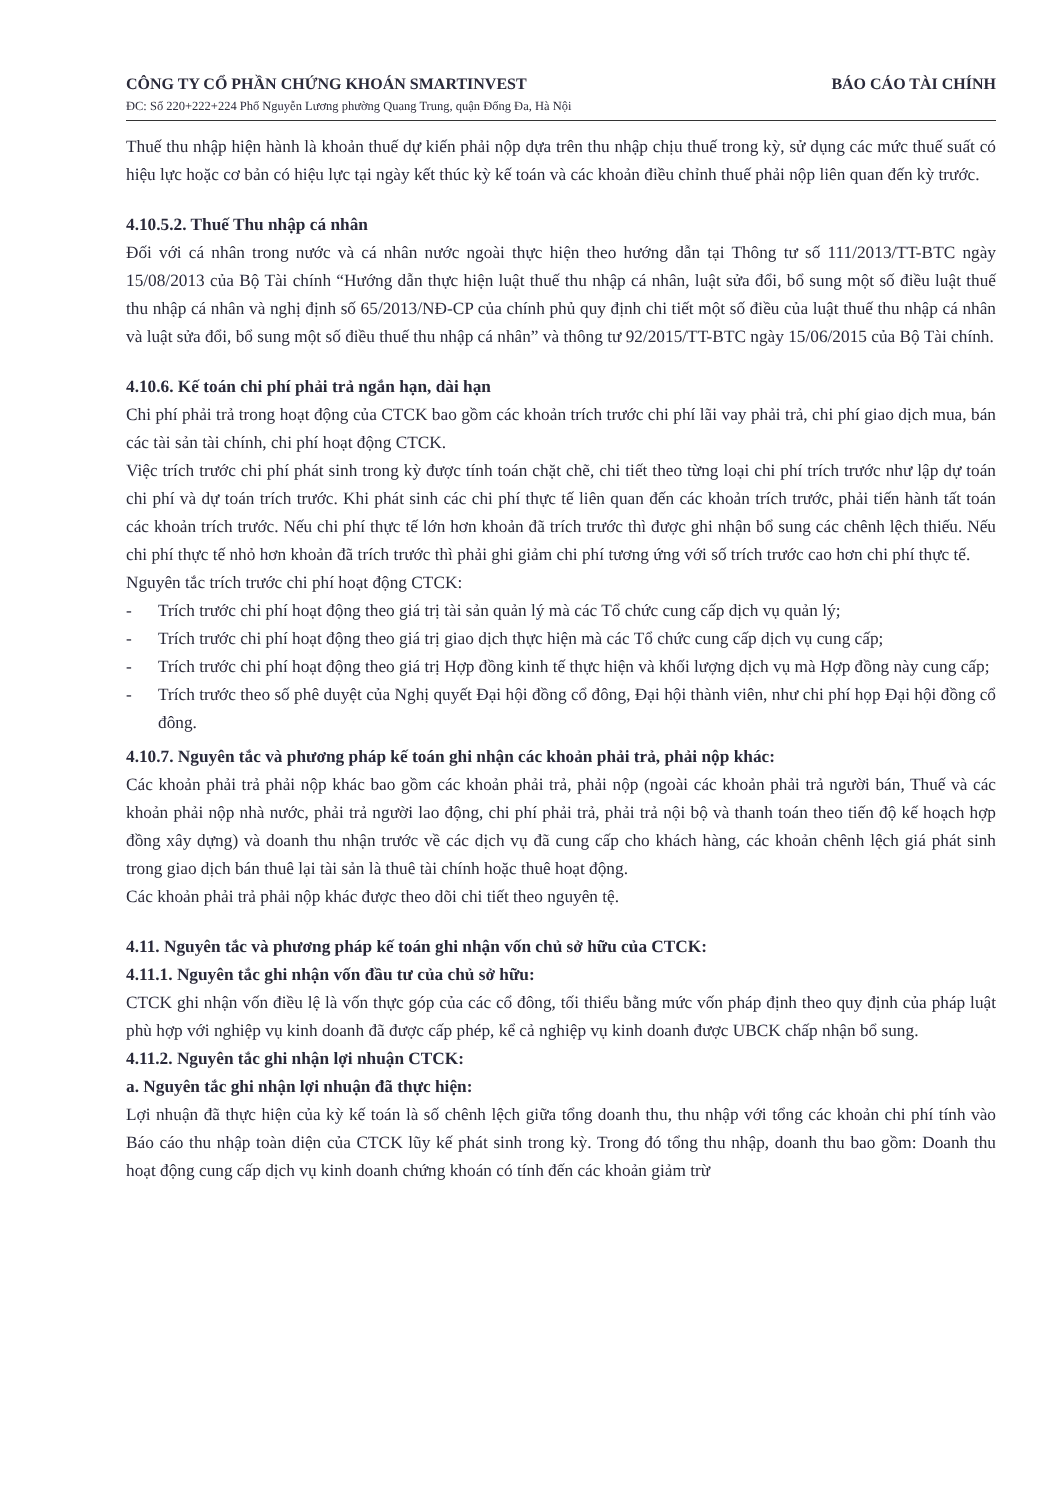CÔNG TY CỔ PHẦN CHỨNG KHOÁN SMARTINVEST
ĐC: Số 220+222+224 Phố Nguyễn Lương phường Quang Trung, quận Đống Đa, Hà Nội
BÁO CÁO TÀI CHÍNH
Thuế thu nhập hiện hành là khoản thuế dự kiến phải nộp dựa trên thu nhập chịu thuế trong kỳ, sử dụng các mức thuế suất có hiệu lực hoặc cơ bản có hiệu lực tại ngày kết thúc kỳ kế toán và các khoản điều chỉnh thuế phải nộp liên quan đến kỳ trước.
4.10.5.2. Thuế Thu nhập cá nhân
Đối với cá nhân trong nước và cá nhân nước ngoài thực hiện theo hướng dẫn tại Thông tư số 111/2013/TT-BTC ngày 15/08/2013 của Bộ Tài chính “Hướng dẫn thực hiện luật thuế thu nhập cá nhân, luật sửa đổi, bổ sung một số điều luật thuế thu nhập cá nhân và nghị định số 65/2013/NĐ-CP của chính phủ quy định chi tiết một số điều của luật thuế thu nhập cá nhân và luật sửa đổi, bổ sung một số điều thuế thu nhập cá nhân” và thông tư 92/2015/TT-BTC ngày 15/06/2015 của Bộ Tài chính.
4.10.6. Kế toán chi phí phải trả ngắn hạn, dài hạn
Chi phí phải trả trong hoạt động của CTCK bao gồm các khoản trích trước chi phí lãi vay phải trả, chi phí giao dịch mua, bán các tài sản tài chính, chi phí hoạt động CTCK.
Việc trích trước chi phí phát sinh trong kỳ được tính toán chặt chẽ, chi tiết theo từng loại chi phí trích trước như lập dự toán chi phí và dự toán trích trước. Khi phát sinh các chi phí thực tế liên quan đến các khoản trích trước, phải tiến hành tất toán các khoản trích trước. Nếu chi phí thực tế lớn hơn khoản đã trích trước thì được ghi nhận bổ sung các chênh lệch thiếu. Nếu chi phí thực tế nhỏ hơn khoản đã trích trước thì phải ghi giảm chi phí tương ứng với số trích trước cao hơn chi phí thực tế.
Nguyên tắc trích trước chi phí hoạt động CTCK:
- Trích trước chi phí hoạt động theo giá trị tài sản quản lý mà các Tổ chức cung cấp dịch vụ quản lý;
- Trích trước chi phí hoạt động theo giá trị giao dịch thực hiện mà các Tổ chức cung cấp dịch vụ cung cấp;
- Trích trước chi phí hoạt động theo giá trị Hợp đồng kinh tế thực hiện và khối lượng dịch vụ mà Hợp đồng này cung cấp;
- Trích trước theo số phê duyệt của Nghị quyết Đại hội đồng cổ đông, Đại hội thành viên, như chi phí họp Đại hội đồng cổ đông.
4.10.7. Nguyên tắc và phương pháp kế toán ghi nhận các khoản phải trả, phải nộp khác:
Các khoản phải trả phải nộp khác bao gồm các khoản phải trả, phải nộp (ngoài các khoản phải trả người bán, Thuế và các khoản phải nộp nhà nước, phải trả người lao động, chi phí phải trả, phải trả nội bộ và thanh toán theo tiến độ kế hoạch hợp đồng xây dựng) và doanh thu nhận trước về các dịch vụ đã cung cấp cho khách hàng, các khoản chênh lệch giá phát sinh trong giao dịch bán thuê lại tài sản là thuê tài chính hoặc thuê hoạt động.
Các khoản phải trả phải nộp khác được theo dõi chi tiết theo nguyên tệ.
4.11. Nguyên tắc và phương pháp kế toán ghi nhận vốn chủ sở hữu của CTCK:
4.11.1. Nguyên tắc ghi nhận vốn đầu tư của chủ sở hữu:
CTCK ghi nhận vốn điều lệ là vốn thực góp của các cổ đông, tối thiểu bằng mức vốn pháp định theo quy định của pháp luật phù hợp với nghiệp vụ kinh doanh đã được cấp phép, kể cả nghiệp vụ kinh doanh được UBCK chấp nhận bổ sung.
4.11.2. Nguyên tắc ghi nhận lợi nhuận CTCK:
a. Nguyên tắc ghi nhận lợi nhuận đã thực hiện:
Lợi nhuận đã thực hiện của kỳ kế toán là số chênh lệch giữa tổng doanh thu, thu nhập với tổng các khoản chi phí tính vào Báo cáo thu nhập toàn diện của CTCK lũy kế phát sinh trong kỳ. Trong đó tổng thu nhập, doanh thu bao gồm: Doanh thu hoạt động cung cấp dịch vụ kinh doanh chứng khoán có tính đến các khoản giảm trừ